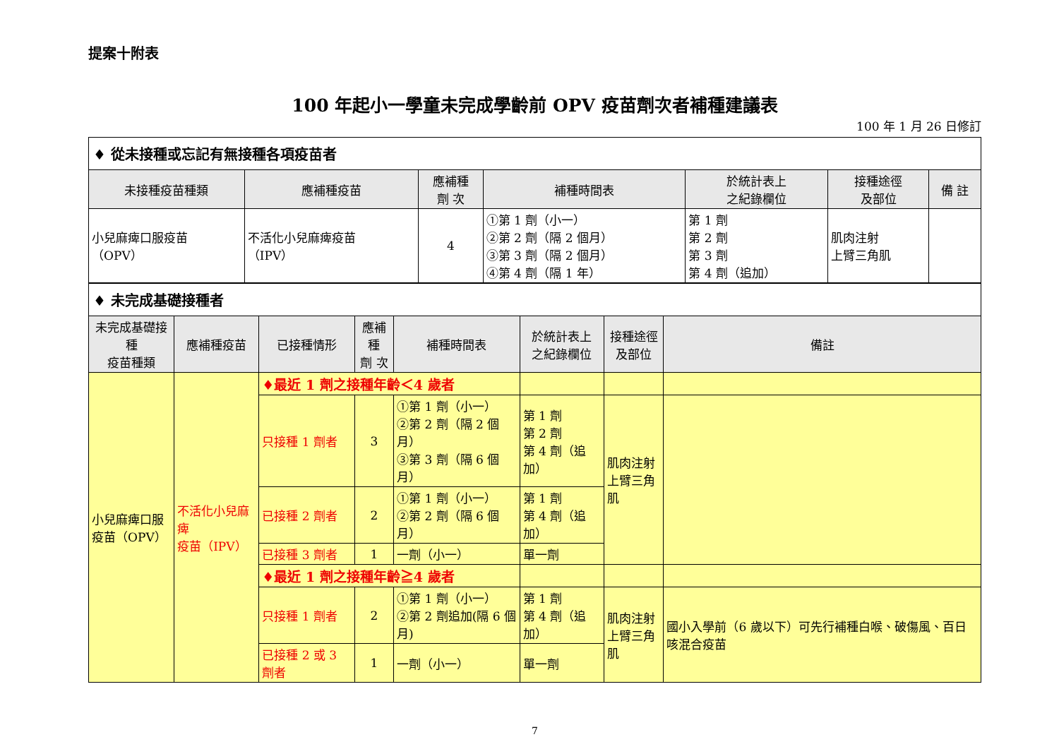提案十附表
100 年起小一學童未完成學齡前 OPV 疫苗劑次者補種建議表
100 年 1 月 26 日修訂
| ♦ 從未接種或忘記有無接種各項疫苗者 | | | | | | |
| 未接種疫苗種類 | 應補種疫苗 | 應補種 劑 次 | 補種時間表 | 於統計表上 之紀錄欄位 | 接種途徑 及部位 | 備 註 |
| 小兒麻痺口服疫苗 （OPV） | 不活化小兒麻痺疫苗 （IPV） | 4 | ①第 1 劑（小一） ②第 2 劑（隔 2 個月） ③第 3 劑（隔 2 個月） ④第 4 劑（隔 1 年） | 第 1 劑 第 2 劑 第 3 劑 第 4 劑（追加） | 肌肉注射 上臂三角肌 | |
| ♦ 未完成基礎接種者 | | | | | | | |
| 未完成基礎接種 疫苗種類 | 應補種疫苗 | 已接種情形 | 應補種 劑 次 | 補種時間表 | 於統計表上 之紀錄欄位 | 接種途徑 及部位 | 備註 |
| 小兒麻痺口服 疫苗（OPV） | 不活化小兒麻痺 疫苗（IPV） | ♦最近 1 劑之接種年齡＜4 歲者 | | | | | |
| | | 只接種 1 劑者 | 3 | ①第 1 劑（小一） ②第 2 劑（隔 2 個月） ③第 3 劑（隔 6 個月） | 第 1 劑 第 2 劑 第 4 劑（追加） | 肌肉注射 上臂三角肌 | |
| | | 已接種 2 劑者 | 2 | ①第 1 劑（小一） ②第 2 劑（隔 6 個月） | 第 1 劑 第 4 劑（追加） | | |
| | | 已接種 3 劑者 | 1 | 一劑（小一） | 單一劑 | | |
| | | ♦最近 1 劑之接種年齡≧4 歲者 | | | | | |
| | | 只接種 1 劑者 | 2 | ①第 1 劑（小一） ②第 2 劑追加(隔 6 個月) | 第 1 劑 第 4 劑（追加） | 肌肉注射 上臂三角肌 | 國小入學前（6 歲以下）可先行補種白喉、破傷風、百日咳混合疫苗 |
| | | 已接種 2 或 3 劑者 | 1 | 一劑（小一） | 單一劑 | | |
7